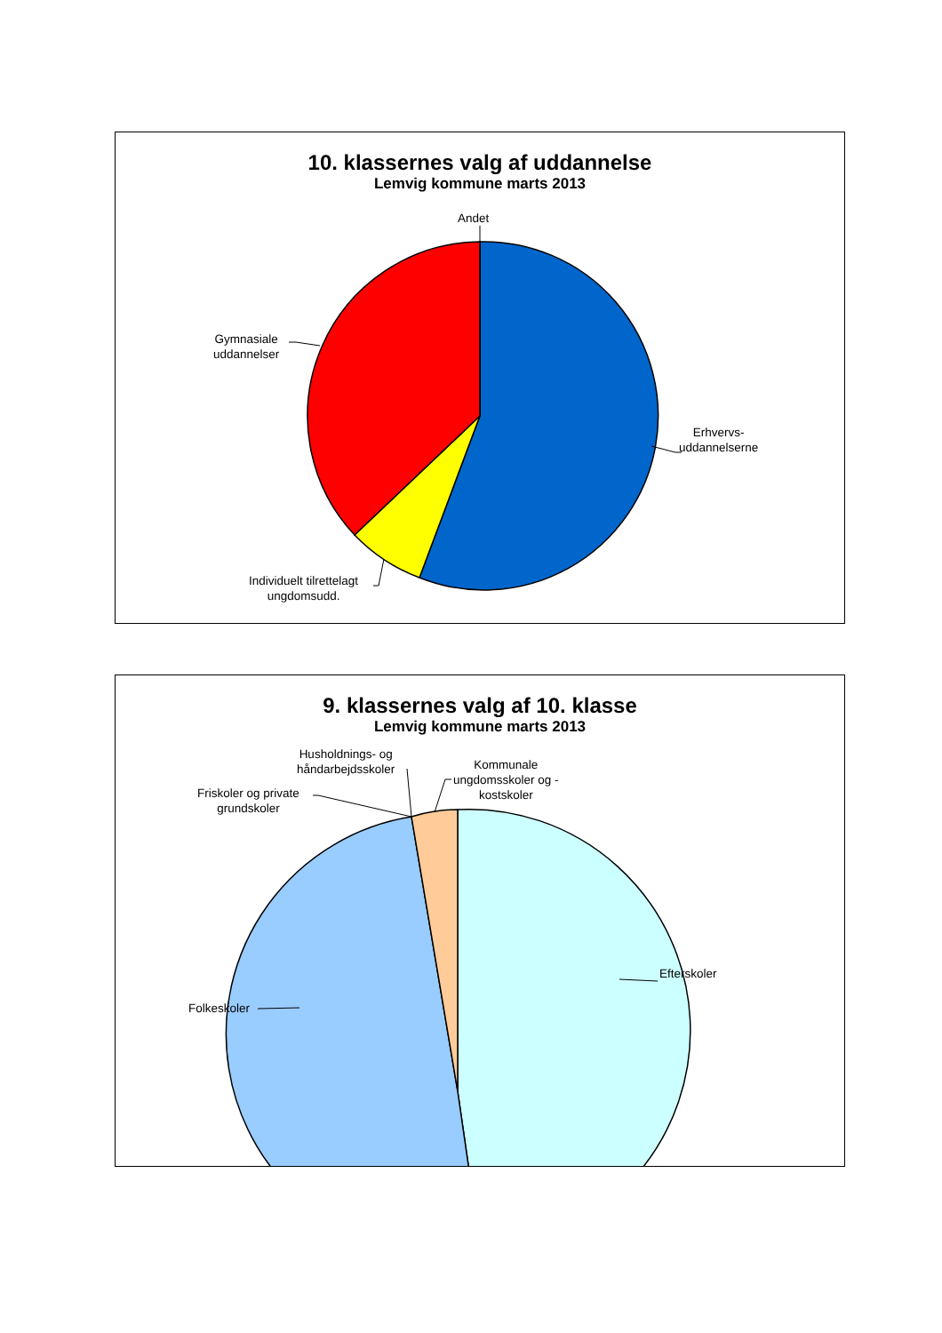10. klassernes valg af uddannelse
Lemvig kommune marts 2013
Andet
Gymnasiale
uddannelser
Erhvervs-
uddannelserne
Individuelt tilrettelagt
ungdomsudd.
9. klassernes valg af 10. klasse
Lemvig kommune marts 2013
Husholdnings- og
håndarbejdsskoler
Kommunale
ungdomsskoler og -
kostskoler
Friskoler og private
grundskoler
Efterskoler
Folkeskoler